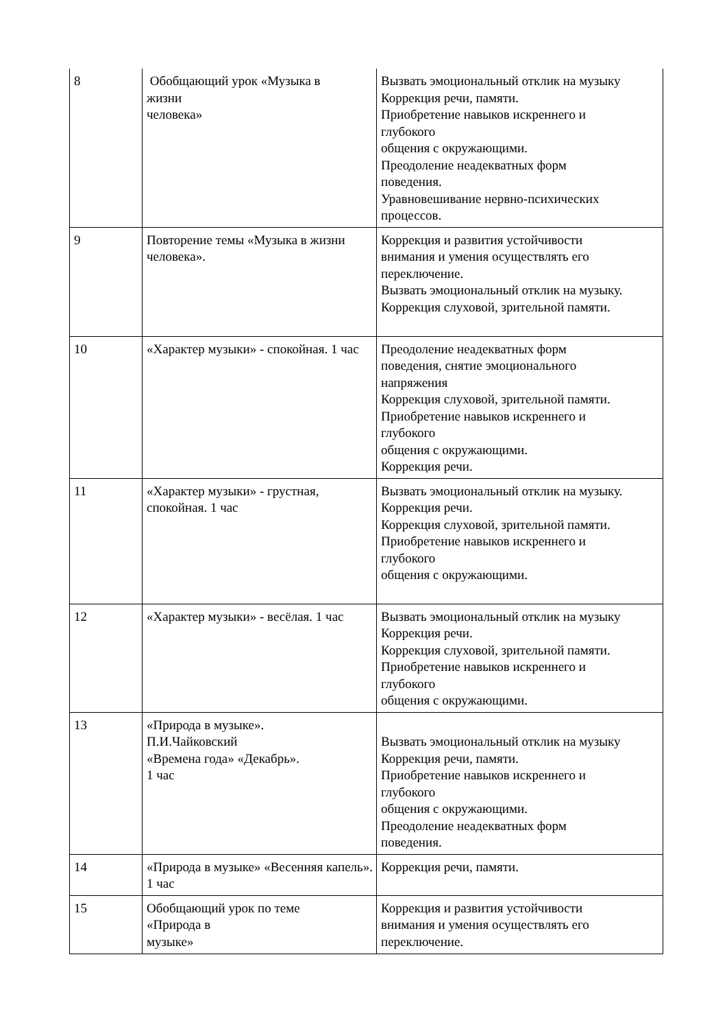| 8 | Обобщающий урок «Музыка в жизни человека» | Вызвать эмоциональный отклик на музыку Коррекция речи, памяти. Приобретение навыков искреннего и глубокого общения с окружающими. Преодоление неадекватных форм поведения. Уравновешивание нервно-психических процессов. |
| 9 | Повторение темы «Музыка в жизни человека». | Коррекция и развития устойчивости внимания и умения осуществлять его переключение. Вызвать эмоциональный отклик на музыку. Коррекция слуховой, зрительной памяти. |
| 10 | «Характер музыки» - спокойная. 1 час | Преодоление неадекватных форм поведения, снятие эмоционального напряжения Коррекция слуховой, зрительной памяти. Приобретение навыков искреннего и глубокого общения с окружающими. Коррекция речи. |
| 11 | «Характер музыки» - грустная, спокойная. 1 час | Вызвать эмоциональный отклик на музыку. Коррекция речи. Коррекция слуховой, зрительной памяти. Приобретение навыков искреннего и глубокого общения с окружающими. |
| 12 | «Характер музыки» - весёлая. 1 час | Вызвать эмоциональный отклик на музыку Коррекция речи. Коррекция слуховой, зрительной памяти. Приобретение навыков искреннего и глубокого общения с окружающими. |
| 13 | «Природа в музыке». П.И.Чайковский «Времена года» «Декабрь». 1 час | Вызвать эмоциональный отклик на музыку Коррекция речи, памяти. Приобретение навыков искреннего и глубокого общения с окружающими. Преодоление неадекватных форм поведения. |
| 14 | «Природа в музыке» «Весенняя капель». 1 час | Коррекция речи, памяти. |
| 15 | Обобщающий урок по теме «Природа в музыке» | Коррекция и развития устойчивости внимания и умения осуществлять его переключение. |